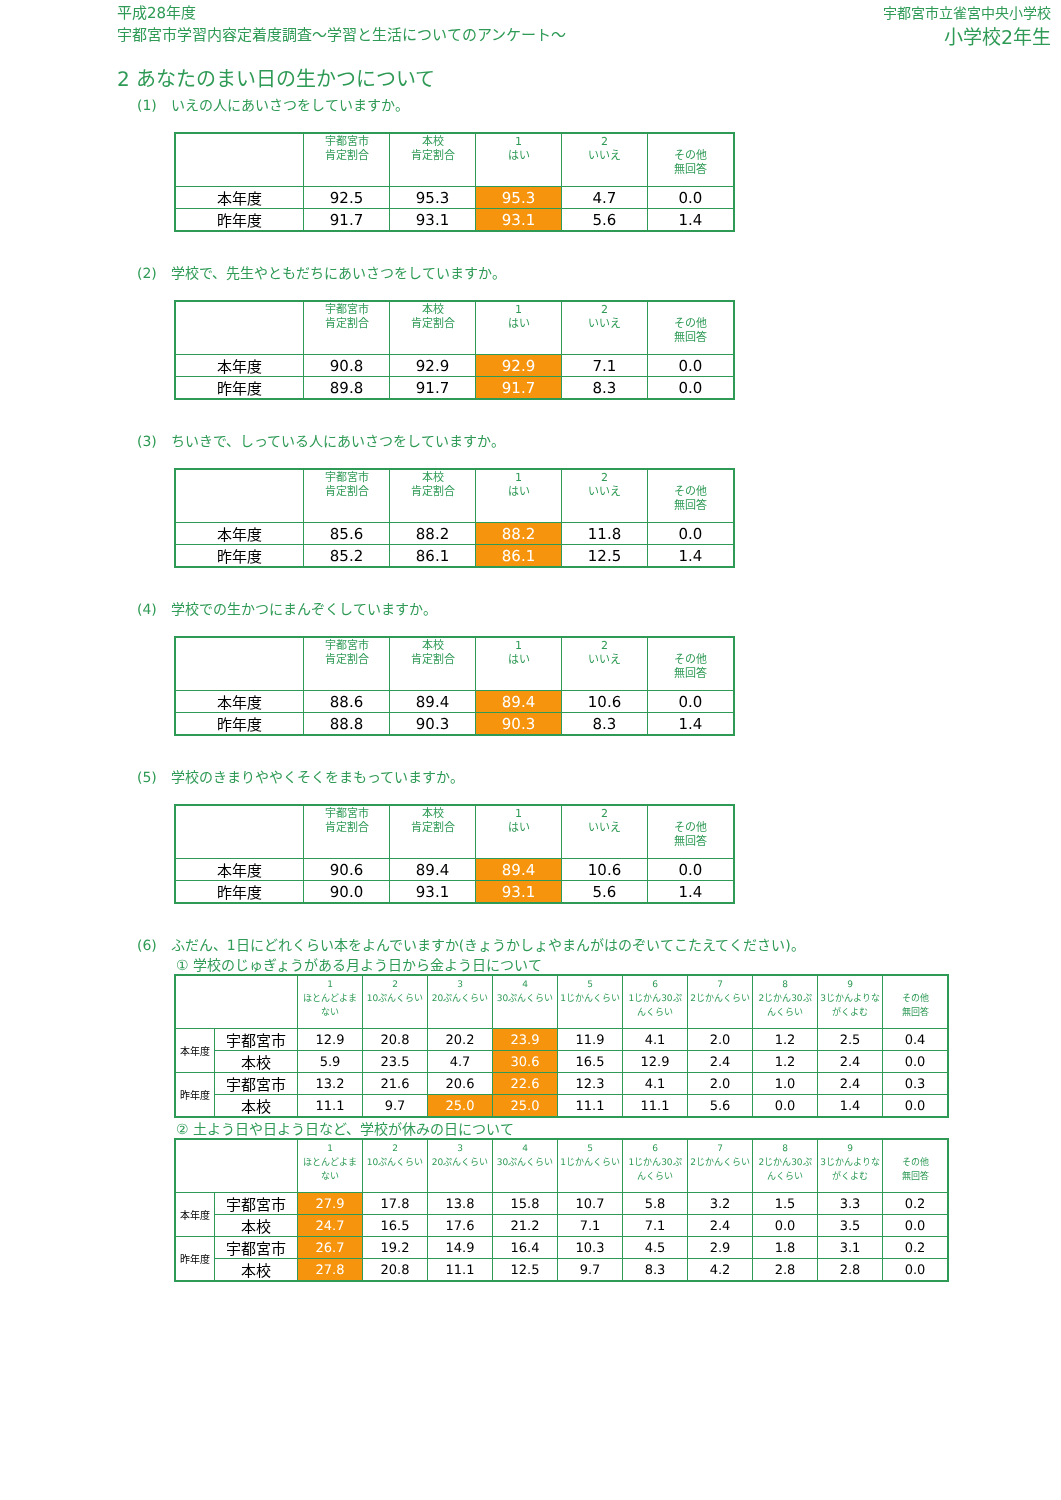平成28年度
宇都宮市学習内容定着度調査～学習と生活についてのアンケート～
宇都宮市立雀宮中央小学校
小学校2年生
2 あなたのまい日の生かつについて
(1)　いえの人にあいさつをしていますか。
| | 宇都宮市 肯定割合 | 本校 肯定割合 | 1 はい | 2 いいえ | その他 無回答 |
| --- | --- | --- | --- | --- | --- |
| 本年度 | 92.5 | 95.3 | 95.3 | 4.7 | 0.0 |
| 昨年度 | 91.7 | 93.1 | 93.1 | 5.6 | 1.4 |
(2)　学校で、先生やともだちにあいさつをしていますか。
| | 宇都宮市 肯定割合 | 本校 肯定割合 | 1 はい | 2 いいえ | その他 無回答 |
| --- | --- | --- | --- | --- | --- |
| 本年度 | 90.8 | 92.9 | 92.9 | 7.1 | 0.0 |
| 昨年度 | 89.8 | 91.7 | 91.7 | 8.3 | 0.0 |
(3)　ちいきで、しっている人にあいさつをしていますか。
| | 宇都宮市 肯定割合 | 本校 肯定割合 | 1 はい | 2 いいえ | その他 無回答 |
| --- | --- | --- | --- | --- | --- |
| 本年度 | 85.6 | 88.2 | 88.2 | 11.8 | 0.0 |
| 昨年度 | 85.2 | 86.1 | 86.1 | 12.5 | 1.4 |
(4)　学校での生かつにまんぞくしていますか。
| | 宇都宮市 肯定割合 | 本校 肯定割合 | 1 はい | 2 いいえ | その他 無回答 |
| --- | --- | --- | --- | --- | --- |
| 本年度 | 88.6 | 89.4 | 89.4 | 10.6 | 0.0 |
| 昨年度 | 88.8 | 90.3 | 90.3 | 8.3 | 1.4 |
(5)　学校のきまりややくそくをまもっていますか。
| | 宇都宮市 肯定割合 | 本校 肯定割合 | 1 はい | 2 いいえ | その他 無回答 |
| --- | --- | --- | --- | --- | --- |
| 本年度 | 90.6 | 89.4 | 89.4 | 10.6 | 0.0 |
| 昨年度 | 90.0 | 93.1 | 93.1 | 5.6 | 1.4 |
(6)　ふだん、1日にどれくらい本をよんでいますか(きょうかしょやまんがはのぞいてこたえてください)。
① 学校のじゅぎょうがある月よう日から金よう日について
| | | 1 ほとんどよまない | 2 10ぷんくらい | 3 20ぷんくらい | 4 30ぷんくらい | 5 1じかんくらい | 6 1じかん30ぷんくらい | 7 2じかんくらい | 8 2じかん30ぷんくらい | 9 3じかんよりながくよむ | その他 無回答 |
| --- | --- | --- | --- | --- | --- | --- | --- | --- | --- | --- | --- |
| 本年度 | 宇都宮市 | 12.9 | 20.8 | 20.2 | 23.9 | 11.9 | 4.1 | 2.0 | 1.2 | 2.5 | 0.4 |
| | 本校 | 5.9 | 23.5 | 4.7 | 30.6 | 16.5 | 12.9 | 2.4 | 1.2 | 2.4 | 0.0 |
| 昨年度 | 宇都宮市 | 13.2 | 21.6 | 20.6 | 22.6 | 12.3 | 4.1 | 2.0 | 1.0 | 2.4 | 0.3 |
| | 本校 | 11.1 | 9.7 | 25.0 | 25.0 | 11.1 | 11.1 | 5.6 | 0.0 | 1.4 | 0.0 |
② 土よう日や日よう日など、学校が休みの日について
| | | 1 ほとんどよまない | 2 10ぷんくらい | 3 20ぷんくらい | 4 30ぷんくらい | 5 1じかんくらい | 6 1じかん30ぷんくらい | 7 2じかんくらい | 8 2じかん30ぷんくらい | 9 3じかんよりながくよむ | その他 無回答 |
| --- | --- | --- | --- | --- | --- | --- | --- | --- | --- | --- | --- |
| 本年度 | 宇都宮市 | 27.9 | 17.8 | 13.8 | 15.8 | 10.7 | 5.8 | 3.2 | 1.5 | 3.3 | 0.2 |
| | 本校 | 24.7 | 16.5 | 17.6 | 21.2 | 7.1 | 7.1 | 2.4 | 0.0 | 3.5 | 0.0 |
| 昨年度 | 宇都宮市 | 26.7 | 19.2 | 14.9 | 16.4 | 10.3 | 4.5 | 2.9 | 1.8 | 3.1 | 0.2 |
| | 本校 | 27.8 | 20.8 | 11.1 | 12.5 | 9.7 | 8.3 | 4.2 | 2.8 | 2.8 | 0.0 |